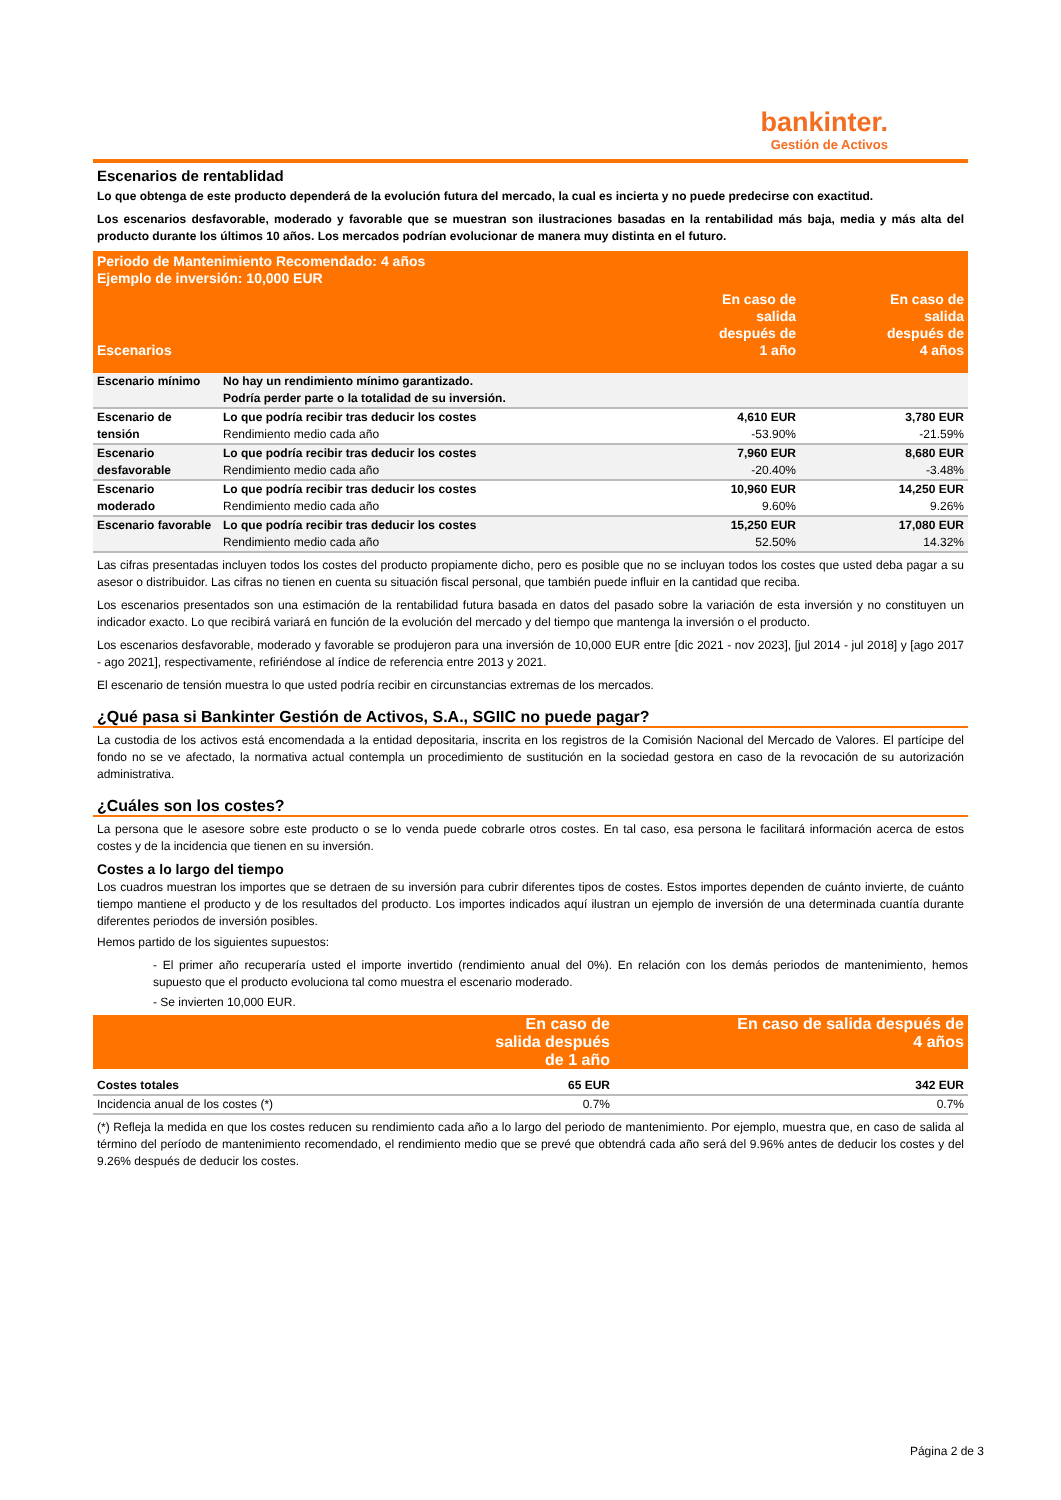bankinter.
Gestión de Activos
Escenarios de rentablidad
Lo que obtenga de este producto dependerá de la evolución futura del mercado, la cual es incierta y no puede predecirse con exactitud.
Los escenarios desfavorable, moderado y favorable que se muestran son ilustraciones basadas en la rentabilidad más baja, media y más alta del producto durante los últimos 10 años. Los mercados podrían evolucionar de manera muy distinta en el futuro.
| Periodo de Mantenimiento Recomendado: 4 años Ejemplo de inversión: 10,000 EUR | | | |
| Escenarios | | En caso de salida después de 1 año | En caso de salida después de 4 años |
| Escenario mínimo | No hay un rendimiento mínimo garantizado. Podría perder parte o la totalidad de su inversión. | | |
| Escenario de tensión | Lo que podría recibir tras deducir los costes Rendimiento medio cada año | 4,610 EUR -53.90% | 3,780 EUR -21.59% |
| Escenario desfavorable | Lo que podría recibir tras deducir los costes Rendimiento medio cada año | 7,960 EUR -20.40% | 8,680 EUR -3.48% |
| Escenario moderado | Lo que podría recibir tras deducir los costes Rendimiento medio cada año | 10,960 EUR 9.60% | 14,250 EUR 9.26% |
| Escenario favorable | Lo que podría recibir tras deducir los costes Rendimiento medio cada año | 15,250 EUR 52.50% | 17,080 EUR 14.32% |
Las cifras presentadas incluyen todos los costes del producto propiamente dicho, pero es posible que no se incluyan todos los costes que usted deba pagar a su asesor o distribuidor. Las cifras no tienen en cuenta su situación fiscal personal, que también puede influir en la cantidad que reciba.
Los escenarios presentados son una estimación de la rentabilidad futura basada en datos del pasado sobre la variación de esta inversión y no constituyen un indicador exacto. Lo que recibirá variará en función de la evolución del mercado y del tiempo que mantenga la inversión o el producto.
Los escenarios desfavorable, moderado y favorable se produjeron para una inversión de 10,000 EUR entre [dic 2021 - nov 2023], [jul 2014 - jul 2018] y [ago 2017 - ago 2021], respectivamente, refiriéndose al índice de referencia entre 2013 y 2021.
El escenario de tensión muestra lo que usted podría recibir en circunstancias extremas de los mercados.
¿Qué pasa si Bankinter Gestión de Activos, S.A., SGIIC no puede pagar?
La custodia de los activos está encomendada a la entidad depositaria, inscrita en los registros de la Comisión Nacional del Mercado de Valores. El partícipe del fondo no se ve afectado, la normativa actual contempla un procedimiento de sustitución en la sociedad gestora en caso de la revocación de su autorización administrativa.
¿Cuáles son los costes?
La persona que le asesore sobre este producto o se lo venda puede cobrarle otros costes. En tal caso, esa persona le facilitará información acerca de estos costes y de la incidencia que tienen en su inversión.
Costes a lo largo del tiempo
Los cuadros muestran los importes que se detraen de su inversión para cubrir diferentes tipos de costes. Estos importes dependen de cuánto invierte, de cuánto tiempo mantiene el producto y de los resultados del producto. Los importes indicados aquí ilustran un ejemplo de inversión de una determinada cuantía durante diferentes periodos de inversión posibles.
Hemos partido de los siguientes supuestos:
- El primer año recuperaría usted el importe invertido (rendimiento anual del 0%). En relación con los demás periodos de mantenimiento, hemos supuesto que el producto evoluciona tal como muestra el escenario moderado.
- Se invierten 10,000 EUR.
| | En caso de salida después de 1 año | En caso de salida después de 4 años |
| Costes totales | 65 EUR | 342 EUR |
| Incidencia anual de los costes (*) | 0.7% | 0.7% |
(*) Refleja la medida en que los costes reducen su rendimiento cada año a lo largo del periodo de mantenimiento. Por ejemplo, muestra que, en caso de salida al término del período de mantenimiento recomendado, el rendimiento medio que se prevé que obtendrá cada año será del 9.96% antes de deducir los costes y del 9.26% después de deducir los costes.
Página 2 de 3